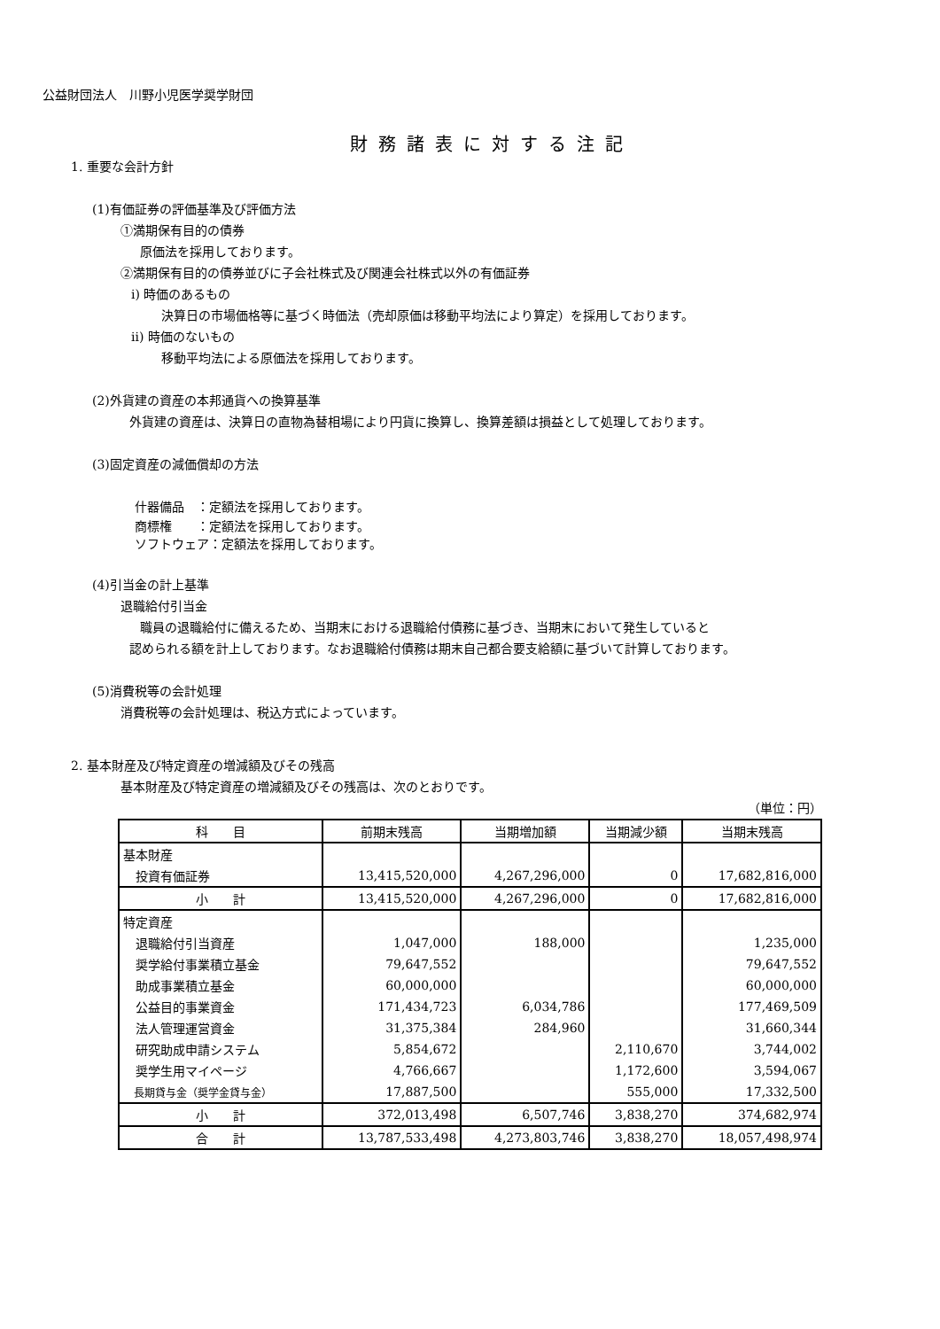公益財団法人　川野小児医学奨学財団
財務諸表に対する注記
1. 重要な会計方針
(1)有価証券の評価基準及び評価方法
①満期保有目的の債券
原価法を採用しております。
②満期保有目的の債券並びに子会社株式及び関連会社株式以外の有価証券
ⅰ) 時価のあるもの
決算日の市場価格等に基づく時価法（売却原価は移動平均法により算定）を採用しております。
ⅱ) 時価のないもの
移動平均法による原価法を採用しております。
(2)外貨建の資産の本邦通貨への換算基準
外貨建の資産は、決算日の直物為替相場により円貨に換算し、換算差額は損益として処理しております。
(3)固定資産の減価償却の方法
什器備品　：定額法を採用しております。
商標権　　：定額法を採用しております。
ソフトウェア：定額法を採用しております。
(4)引当金の計上基準
退職給付引当金
職員の退職給付に備えるため、当期末における退職給付債務に基づき、当期末において発生していると
認められる額を計上しております。なお退職給付債務は期末自己都合要支給額に基づいて計算しております。
(5)消費税等の会計処理
消費税等の会計処理は、税込方式によっています。
2. 基本財産及び特定資産の増減額及びその残高
基本財産及び特定資産の増減額及びその残高は、次のとおりです。
（単位：円）
| 科 目 | 前期末残高 | 当期増加額 | 当期減少額 | 当期末残高 |
| --- | --- | --- | --- | --- |
| 基本財産 | | | | |
| 投資有価証券 | 13,415,520,000 | 4,267,296,000 | 0 | 17,682,816,000 |
| 小 計 | 13,415,520,000 | 4,267,296,000 | 0 | 17,682,816,000 |
| 特定資産 | | | | |
| 退職給付引当資産 | 1,047,000 | 188,000 | | 1,235,000 |
| 奨学給付事業積立基金 | 79,647,552 | | | 79,647,552 |
| 助成事業積立基金 | 60,000,000 | | | 60,000,000 |
| 公益目的事業資金 | 171,434,723 | 6,034,786 | | 177,469,509 |
| 法人管理運営資金 | 31,375,384 | 284,960 | | 31,660,344 |
| 研究助成申請システム | 5,854,672 | | 2,110,670 | 3,744,002 |
| 奨学生用マイページ | 4,766,667 | | 1,172,600 | 3,594,067 |
| 長期貸与金（奨学金貸与金） | 17,887,500 | | 555,000 | 17,332,500 |
| 小 計 | 372,013,498 | 6,507,746 | 3,838,270 | 374,682,974 |
| 合 計 | 13,787,533,498 | 4,273,803,746 | 3,838,270 | 18,057,498,974 |